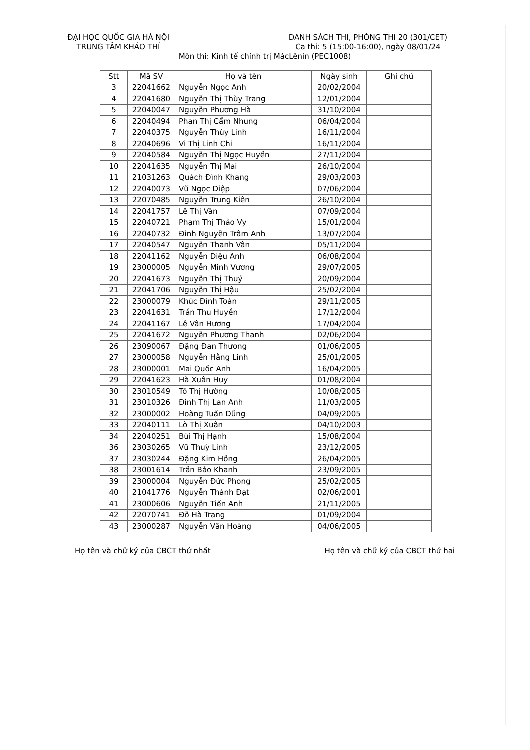ĐẠI HỌC QUỐC GIA HÀ NỘI
TRUNG TÂM KHẢO THÍ
DANH SÁCH THI, PHÒNG THI 20 (301/CET)
Ca thi: 5 (15:00-16:00), ngày 08/01/24
Môn thi: Kinh tế chính trị MácLênin (PEC1008)
| Stt | Mã SV | Họ và tên | Ngày sinh | Ghi chú |
| --- | --- | --- | --- | --- |
| 3 | 22041662 | Nguyễn Ngọc Anh | 20/02/2004 | |
| 4 | 22041680 | Nguyễn Thị Thùy Trang | 12/01/2004 | |
| 5 | 22040047 | Nguyễn Phương Hà | 31/10/2004 | |
| 6 | 22040494 | Phan Thị Cẩm Nhung | 06/04/2004 | |
| 7 | 22040375 | Nguyễn Thùy Linh | 16/11/2004 | |
| 8 | 22040696 | Vi Thị Linh Chi | 16/11/2004 | |
| 9 | 22040584 | Nguyễn Thị Ngọc Huyền | 27/11/2004 | |
| 10 | 22041635 | Nguyễn Thị Mai | 26/10/2004 | |
| 11 | 21031263 | Quách Đình Khang | 29/03/2003 | |
| 12 | 22040073 | Vũ Ngọc Diệp | 07/06/2004 | |
| 13 | 22070485 | Nguyễn Trung Kiên | 26/10/2004 | |
| 14 | 22041757 | Lê Thị Vân | 07/09/2004 | |
| 15 | 22040721 | Phạm Thị Thảo Vy | 15/01/2004 | |
| 16 | 22040732 | Đinh Nguyễn Trâm Anh | 13/07/2004 | |
| 17 | 22040547 | Nguyễn Thanh Vân | 05/11/2004 | |
| 18 | 22041162 | Nguyễn Diệu Anh | 06/08/2004 | |
| 19 | 23000005 | Nguyễn Minh Vương | 29/07/2005 | |
| 20 | 22041673 | Nguyễn Thị Thuý | 20/09/2004 | |
| 21 | 22041706 | Nguyễn Thị Hậu | 25/02/2004 | |
| 22 | 23000079 | Khúc Đình Toàn | 29/11/2005 | |
| 23 | 22041631 | Trần Thu Huyền | 17/12/2004 | |
| 24 | 22041167 | Lê Vân Hương | 17/04/2004 | |
| 25 | 22041672 | Nguyễn Phương Thanh | 02/06/2004 | |
| 26 | 23090067 | Đặng Đan Thương | 01/06/2005 | |
| 27 | 23000058 | Nguyễn Hằng Linh | 25/01/2005 | |
| 28 | 23000001 | Mai Quốc Anh | 16/04/2005 | |
| 29 | 22041623 | Hà Xuân Huy | 01/08/2004 | |
| 30 | 23010549 | Tô Thị Hường | 10/08/2005 | |
| 31 | 23010326 | Đinh Thị Lan Anh | 11/03/2005 | |
| 32 | 23000002 | Hoàng Tuấn Dũng | 04/09/2005 | |
| 33 | 22040111 | Lò Thị Xuân | 04/10/2003 | |
| 34 | 22040251 | Bùi Thị Hạnh | 15/08/2004 | |
| 36 | 23030265 | Vũ Thuỳ Linh | 23/12/2005 | |
| 37 | 23030244 | Đặng Kim Hồng | 26/04/2005 | |
| 38 | 23001614 | Trần Bảo Khanh | 23/09/2005 | |
| 39 | 23000004 | Nguyễn Đức Phong | 25/02/2005 | |
| 40 | 21041776 | Nguyễn Thành Đạt | 02/06/2001 | |
| 41 | 23000606 | Nguyễn Tiến Anh | 21/11/2005 | |
| 42 | 22070741 | Đỗ Hà Trang | 01/09/2004 | |
| 43 | 23000287 | Nguyễn Văn Hoàng | 04/06/2005 | |
Họ tên và chữ ký của CBCT thứ nhất
Họ tên và chữ ký của CBCT thứ hai